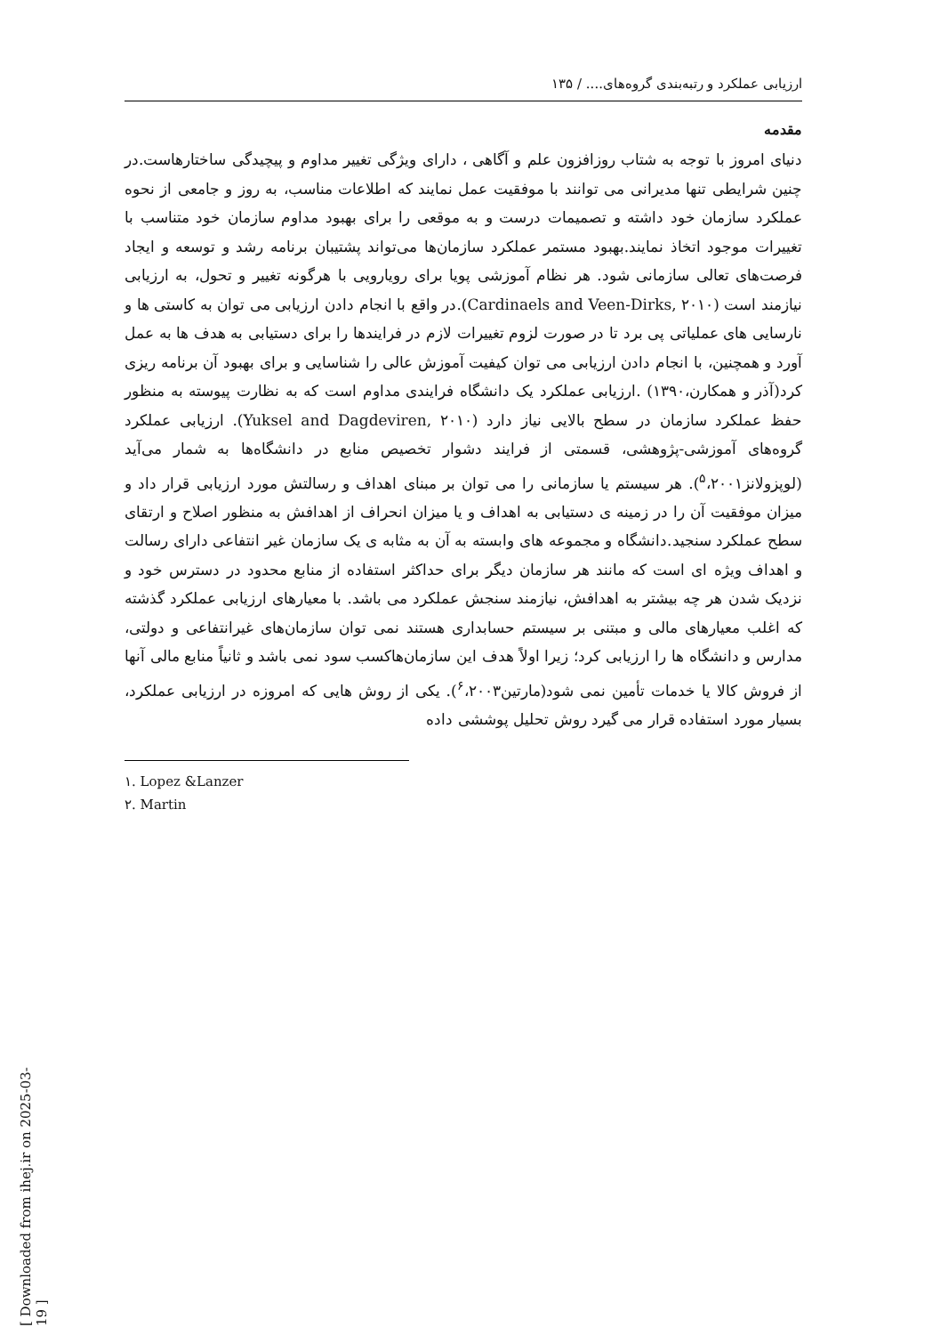ارزیابی عملکرد و رتبه‌بندی گروه‌های.... / ۱۳۵
مقدمه
دنیای امروز با توجه به شتاب روزافزون علم و آگاهی ، دارای ویژگی تغییر مداوم و پیچیدگی ساختارهاست.در چنین شرایطی تنها مدیرانی می توانند با موفقیت عمل نمایند که اطلاعات مناسب، به روز و جامعی از نحوه عملکرد سازمان خود داشته و تصمیمات درست و به موقعی را برای بهبود مداوم سازمان خود متناسب با تغییرات موجود اتخاذ نمایند.بهبود مستمر عملکرد سازمان‌ها می‌تواند پشتیبان برنامه رشد و توسعه و ایجاد فرصت‌های تعالی سازمانی شود. هر نظام آموزشی پویا برای رویارویی با هرگونه تغییر و تحول، به ارزیابی نیازمند است (Cardinaels and Veen-Dirks, ۲۰۱۰).در واقع با انجام دادن ارزیابی می توان به کاستی ها و نارسایی های عملیاتی پی برد تا در صورت لزوم تغییرات لازم در فرایندها را برای دستیابی به هدف ها به عمل آورد و همچنین، با انجام دادن ارزیابی می توان کیفیت آموزش عالی را شناسایی و برای بهبود آن برنامه ریزی کرد(آذر و همکارن،۱۳۹۰) .ارزیابی عملکرد یک دانشگاه فرایندی مداوم است که به نظارت پیوسته به منظور حفظ عملکرد سازمان در سطح بالایی نیاز دارد (Yuksel and Dagdeviren, ۲۰۱۰). ارزیابی عملکرد گروه‌های آموزشی-پژوهشی، قسمتی از فرایند دشوار تخصیص منابع در دانشگاه‌ها به شمار می‌آید (لوپزولانز<sup>۵</sup>،۲۰۰۱). هر سیستم یا سازمانی را می توان بر مبنای اهداف و رسالتش مورد ارزیابی قرار داد و میزان موفقیت آن را در زمینه ی دستیابی به اهداف و یا میزان انحراف از اهدافش به منظور اصلاح و ارتقای سطح عملکرد سنجید.دانشگاه و مجموعه های وابسته به آن به مثابه ی یک سازمان غیر انتفاعی دارای رسالت و اهداف ویژه ای است که مانند هر سازمان دیگر برای حداکثر استفاده از منابع محدود در دسترس خود و نزدیک شدن هر چه بیشتر به اهدافش، نیازمند سنجش عملکرد می باشد. با معیارهای ارزیابی عملکرد گذشته که اغلب معیارهای مالی و مبتنی بر سیستم حسابداری هستند نمی توان سازمان‌های غیرانتفاعی و دولتی، مدارس و دانشگاه ها را ارزیابی کرد؛ زیرا اولاً هدف این سازمان‌هاکسب سود نمی باشد و ثانیاً منابع مالی آنها از فروش کالا یا خدمات تأمین نمی شود(مارتین<sup>۶</sup>،۲۰۰۳). یکی از روش هایی که امروزه در ارزیابی عملکرد، بسیار مورد استفاده قرار می گیرد روش تحلیل پوششی داده
۱. Lopez &Lanzer
۲. Martin
[ Downloaded from ihej.ir on 2025-03-19 ]